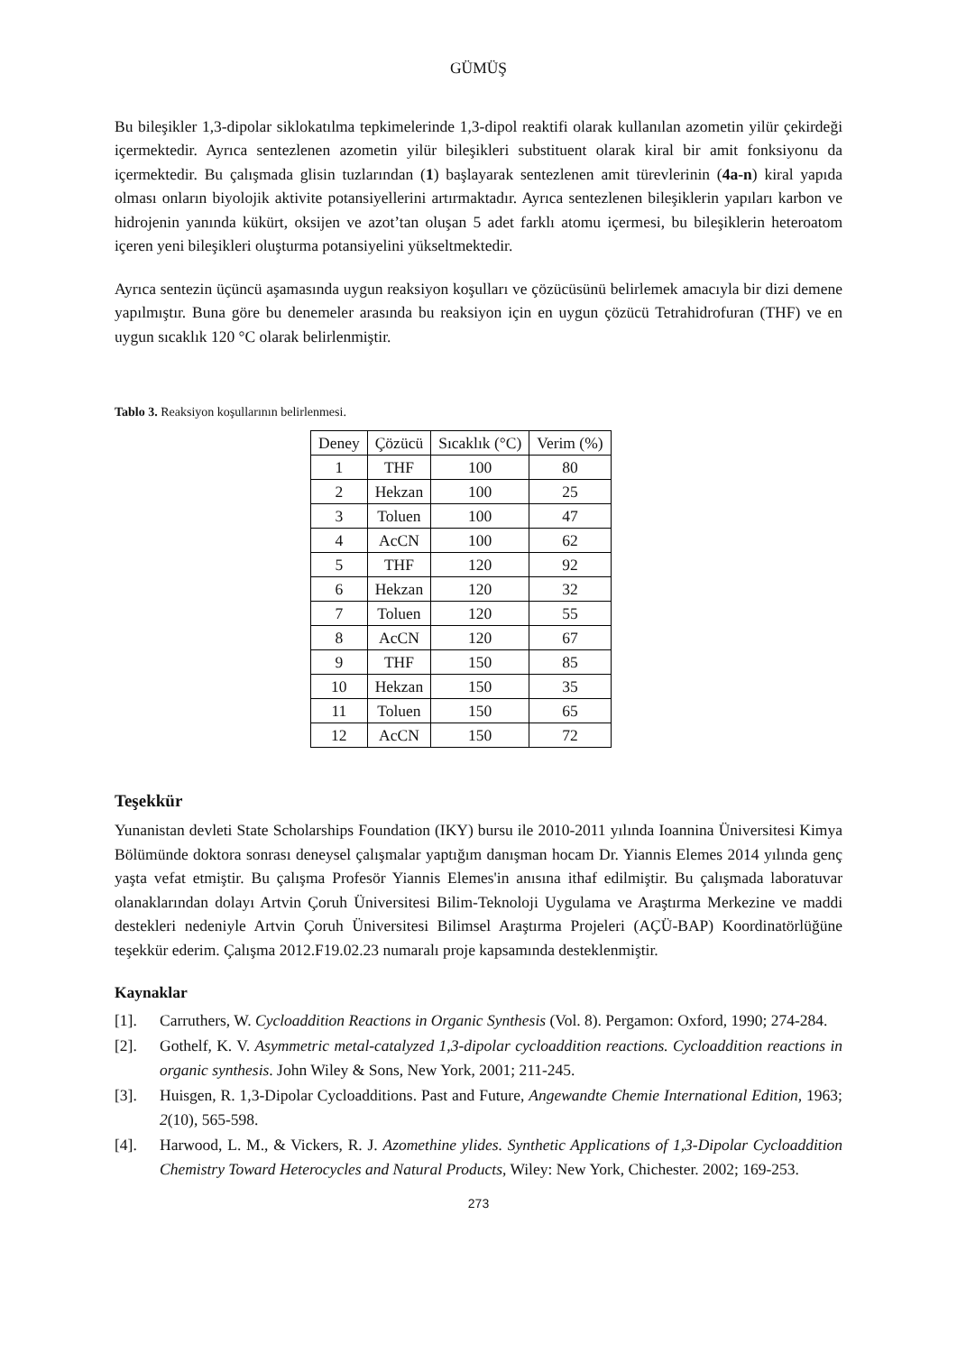GÜMÜŞ
Bu bileşikler 1,3-dipolar siklokatılma tepkimelerinde 1,3-dipol reaktifi olarak kullanılan azometin yilür çekirdeği içermektedir. Ayrıca sentezlenen azometin yilür bileşikleri substituent olarak kiral bir amit fonksiyonu da içermektedir. Bu çalışmada glisin tuzlarından (1) başlayarak sentezlenen amit türevlerinin (4a-n) kiral yapıda olması onların biyolojik aktivite potansiyellerini artırmaktadır. Ayrıca sentezlenen bileşiklerin yapıları karbon ve hidrojenin yanında kükürt, oksijen ve azot’tan oluşan 5 adet farklı atomu içermesi, bu bileşiklerin heteroatom içeren yeni bileşikleri oluşturma potansiyelini yükseltmektedir.
Ayrıca sentezin üçüncü aşamasında uygun reaksiyon koşulları ve çözücüsünü belirlemek amacıyla bir dizi demene yapılmıştır. Buna göre bu denemeler arasında bu reaksiyon için en uygun çözücü Tetrahidrofuran (THF) ve en uygun sıcaklık 120 °C olarak belirlenmiştir.
Tablo 3. Reaksiyon koşullarının belirlenmesi.
| Deney | Çözücü | Sıcaklık (°C) | Verim (%) |
| --- | --- | --- | --- |
| 1 | THF | 100 | 80 |
| 2 | Hekzan | 100 | 25 |
| 3 | Toluen | 100 | 47 |
| 4 | AcCN | 100 | 62 |
| 5 | THF | 120 | 92 |
| 6 | Hekzan | 120 | 32 |
| 7 | Toluen | 120 | 55 |
| 8 | AcCN | 120 | 67 |
| 9 | THF | 150 | 85 |
| 10 | Hekzan | 150 | 35 |
| 11 | Toluen | 150 | 65 |
| 12 | AcCN | 150 | 72 |
Teşekkür
Yunanistan devleti State Scholarships Foundation (IKY) bursu ile 2010-2011 yılında Ioannina Üniversitesi Kimya Bölümünde doktora sonrası deneysel çalışmalar yaptığım danışman hocam Dr. Yiannis Elemes 2014 yılında genç yaşta vefat etmiştir. Bu çalışma Profesör Yiannis Elemes'in anısına ithaf edilmiştir. Bu çalışmada laboratuvar olanaklarından dolayı Artvin Çoruh Üniversitesi Bilim-Teknoloji Uygulama ve Araştırma Merkezine ve maddi destekleri nedeniyle Artvin Çoruh Üniversitesi Bilimsel Araştırma Projeleri (AÇÜ-BAP) Koordinatörlüğüne teşekkür ederim. Çalışma 2012.F19.02.23 numaralı proje kapsamında desteklenmiştir.
Kaynaklar
[1]. Carruthers, W. Cycloaddition Reactions in Organic Synthesis (Vol. 8). Pergamon: Oxford, 1990; 274-284.
[2]. Gothelf, K. V. Asymmetric metal-catalyzed 1,3-dipolar cycloaddition reactions. Cycloaddition reactions in organic synthesis. John Wiley & Sons, New York, 2001; 211-245.
[3]. Huisgen, R. 1,3-Dipolar Cycloadditions. Past and Future, Angewandte Chemie International Edition, 1963; 2(10), 565-598.
[4]. Harwood, L. M., & Vickers, R. J. Azomethine ylides. Synthetic Applications of 1,3-Dipolar Cycloaddition Chemistry Toward Heterocycles and Natural Products, Wiley: New York, Chichester. 2002; 169-253.
273